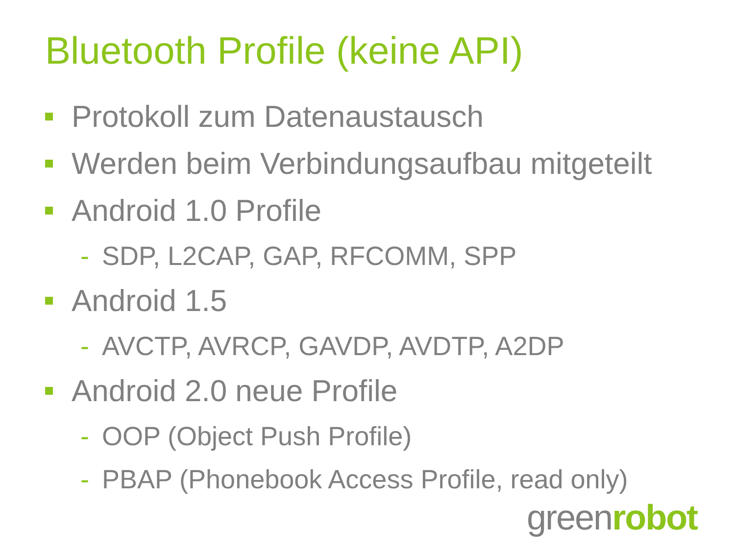Bluetooth Profile (keine API)
Protokoll zum Datenaustausch
Werden beim Verbindungsaufbau mitgeteilt
Android 1.0 Profile
- SDP, L2CAP, GAP, RFCOMM, SPP
Android 1.5
- AVCTP, AVRCP, GAVDP, AVDTP, A2DP
Android 2.0 neue Profile
- OOP (Object Push Profile)
- PBAP (Phonebook Access Profile, read only)
greenrobot